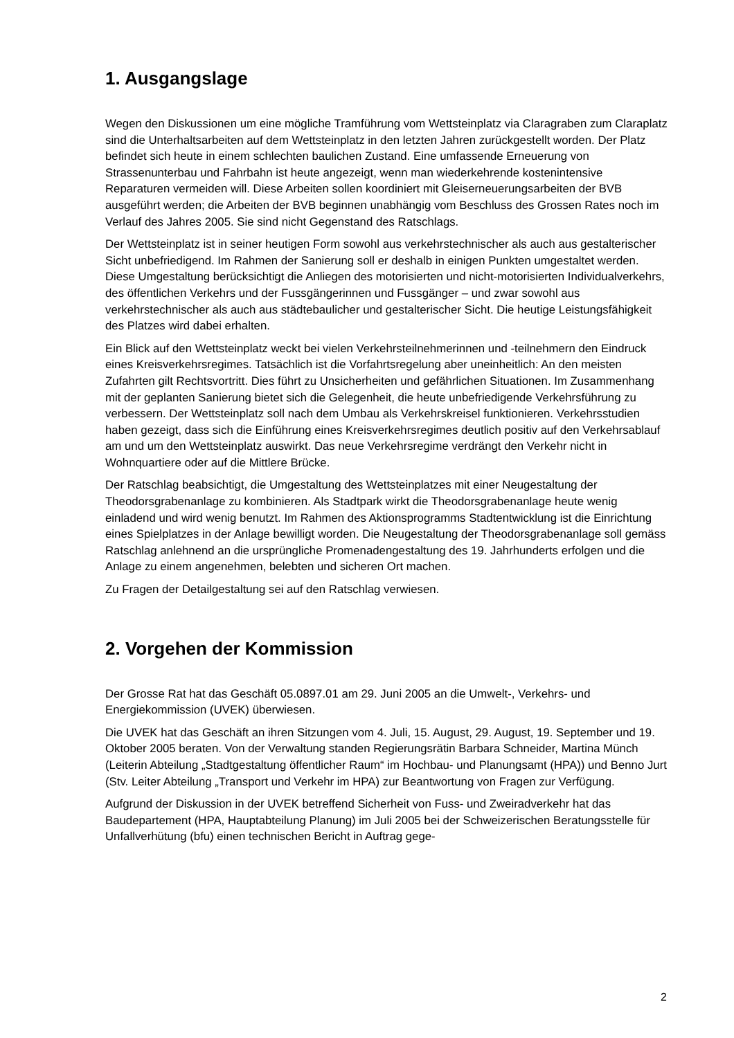1. Ausgangslage
Wegen den Diskussionen um eine mögliche Tramführung vom Wettsteinplatz via Claragraben zum Claraplatz sind die Unterhaltsarbeiten auf dem Wettsteinplatz in den letzten Jahren zurückgestellt worden. Der Platz befindet sich heute in einem schlechten baulichen Zustand. Eine umfassende Erneuerung von Strassenunterbau und Fahrbahn ist heute angezeigt, wenn man wiederkehrende kostenintensive Reparaturen vermeiden will. Diese Arbeiten sollen koordiniert mit Gleiserneuerungsarbeiten der BVB ausgeführt werden; die Arbeiten der BVB beginnen unabhängig vom Beschluss des Grossen Rates noch im Verlauf des Jahres 2005. Sie sind nicht Gegenstand des Ratschlags.
Der Wettsteinplatz ist in seiner heutigen Form sowohl aus verkehrstechnischer als auch aus gestalterischer Sicht unbefriedigend. Im Rahmen der Sanierung soll er deshalb in einigen Punkten umgestaltet werden. Diese Umgestaltung berücksichtigt die Anliegen des motorisierten und nicht-motorisierten Individualverkehrs, des öffentlichen Verkehrs und der Fussgängerinnen und Fussgänger – und zwar sowohl aus verkehrstechnischer als auch aus städtebaulicher und gestalterischer Sicht. Die heutige Leistungsfähigkeit des Platzes wird dabei erhalten.
Ein Blick auf den Wettsteinplatz weckt bei vielen Verkehrsteilnehmerinnen und -teilnehmern den Eindruck eines Kreisverkehrsregimes. Tatsächlich ist die Vorfahrtsregelung aber uneinheitlich: An den meisten Zufahrten gilt Rechtsvortritt. Dies führt zu Unsicherheiten und gefährlichen Situationen. Im Zusammenhang mit der geplanten Sanierung bietet sich die Gelegenheit, die heute unbefriedigende Verkehrsführung zu verbessern. Der Wettsteinplatz soll nach dem Umbau als Verkehrskreisel funktionieren. Verkehrsstudien haben gezeigt, dass sich die Einführung eines Kreisverkehrsregimes deutlich positiv auf den Verkehrsablauf am und um den Wettsteinplatz auswirkt. Das neue Verkehrsregime verdrängt den Verkehr nicht in Wohnquartiere oder auf die Mittlere Brücke.
Der Ratschlag beabsichtigt, die Umgestaltung des Wettsteinplatzes mit einer Neugestaltung der Theodorsgrabenanlage zu kombinieren. Als Stadtpark wirkt die Theodorsgrabenanlage heute wenig einladend und wird wenig benutzt. Im Rahmen des Aktionsprogramms Stadtentwicklung ist die Einrichtung eines Spielplatzes in der Anlage bewilligt worden. Die Neugestaltung der Theodorsgrabenanlage soll gemäss Ratschlag anlehnend an die ursprüngliche Promenadengestaltung des 19. Jahrhunderts erfolgen und die Anlage zu einem angenehmen, belebten und sicheren Ort machen.
Zu Fragen der Detailgestaltung sei auf den Ratschlag verwiesen.
2. Vorgehen der Kommission
Der Grosse Rat hat das Geschäft 05.0897.01 am 29. Juni 2005 an die Umwelt-, Verkehrs- und Energiekommission (UVEK) überwiesen.
Die UVEK hat das Geschäft an ihren Sitzungen vom 4. Juli, 15. August, 29. August, 19. September und 19. Oktober 2005 beraten. Von der Verwaltung standen Regierungsrätin Barbara Schneider, Martina Münch (Leiterin Abteilung „Stadtgestaltung öffentlicher Raum“ im Hochbau- und Planungsamt (HPA)) und Benno Jurt (Stv. Leiter Abteilung „Transport und Verkehr im HPA) zur Beantwortung von Fragen zur Verfügung.
Aufgrund der Diskussion in der UVEK betreffend Sicherheit von Fuss- und Zweiradverkehr hat das Baudepartement (HPA, Hauptabteilung Planung) im Juli 2005 bei der Schweizerischen Beratungsstelle für Unfallverhütung (bfu) einen technischen Bericht in Auftrag gege-
2